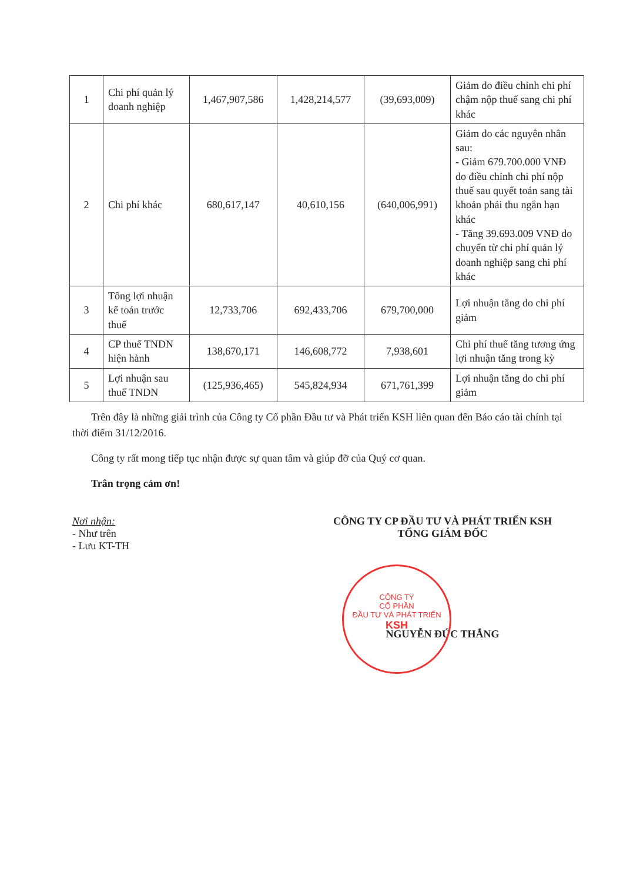| 1 | Chi phí quản lý doanh nghiệp | 1,467,907,586 | 1,428,214,577 | (39,693,009) | Giảm do điều chỉnh chi phí chậm nộp thuế sang chi phí khác |
| 2 | Chi phí khác | 680,617,147 | 40,610,156 | (640,006,991) | Giảm do các nguyên nhân sau: - Giảm 679.700.000 VNĐ do điều chỉnh chi phí nộp thuế sau quyết toán sang tài khoản phải thu ngắn hạn khác - Tăng 39.693.009 VNĐ do chuyển từ chi phí quản lý doanh nghiệp sang chi phí khác |
| 3 | Tổng lợi nhuận kế toán trước thuế | 12,733,706 | 692,433,706 | 679,700,000 | Lợi nhuận tăng do chi phí giảm |
| 4 | CP thuế TNDN hiện hành | 138,670,171 | 146,608,772 | 7,938,601 | Chi phí thuế tăng tương ứng lợi nhuận tăng trong kỳ |
| 5 | Lợi nhuận sau thuế TNDN | (125,936,465) | 545,824,934 | 671,761,399 | Lợi nhuận tăng do chi phí giảm |
Trên đây là những giải trình của Công ty Cổ phần Đầu tư và Phát triển KSH liên quan đến Báo cáo tài chính tại thời điểm 31/12/2016.
Công ty rất mong tiếp tục nhận được sự quan tâm và giúp đỡ của Quý cơ quan.
Trân trọng cảm ơn!
Nơi nhận:
- Như trên
- Lưu KT-TH
CÔNG TY CP ĐẦU TƯ VÀ PHÁT TRIỂN KSH
TỔNG GIÁM ĐỐC
NGUYỄN ĐỨC THẮNG
CÔNG TY
CỔ PHẦN
ĐẦU TƯ VÀ PHÁT TRIỂN
KSH